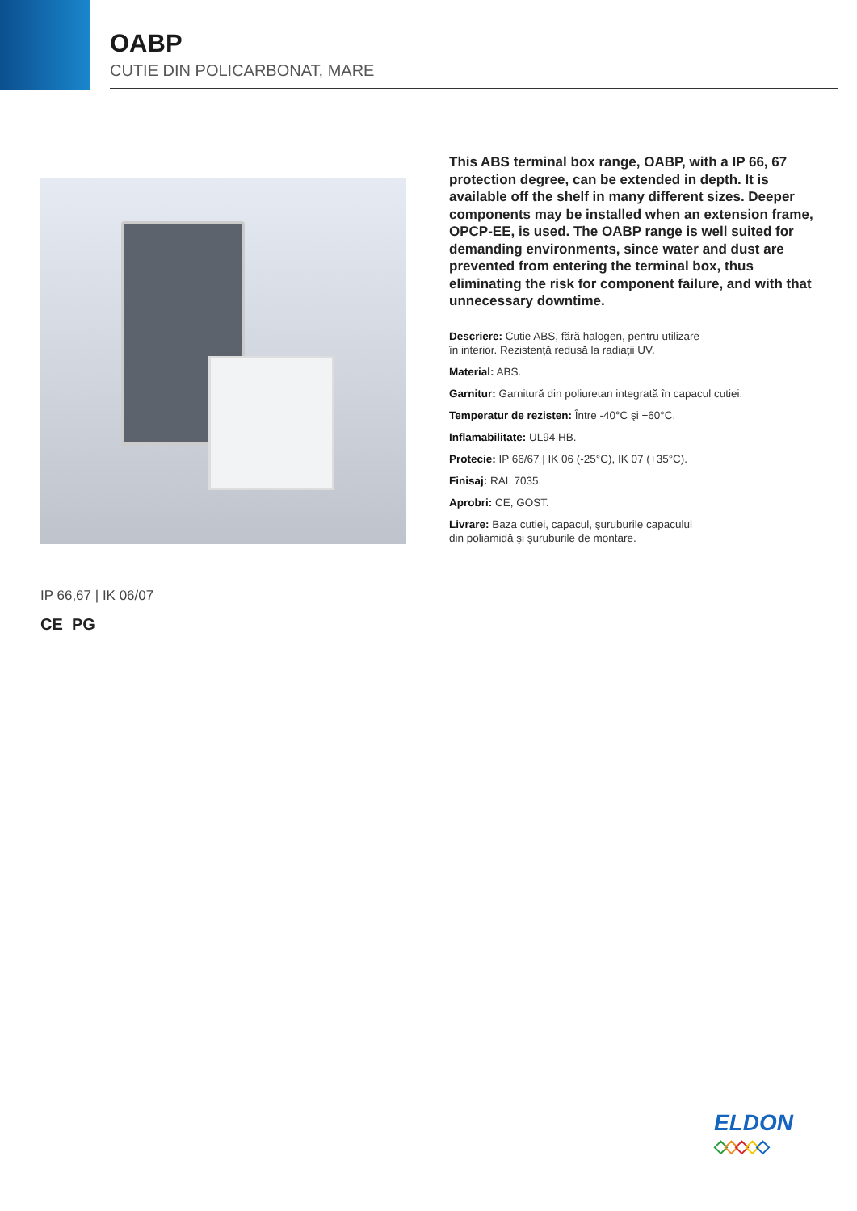OABP
CUTIE DIN POLICARBONAT, MARE
This ABS terminal box range, OABP, with a IP 66, 67 protection degree, can be extended in depth. It is available off the shelf in many different sizes. Deeper components may be installed when an extension frame, OPCP-EE, is used. The OABP range is well suited for demanding environments, since water and dust are prevented from entering the terminal box, thus eliminating the risk for component failure, and with that unnecessary downtime.
Descriere: Cutie ABS, fără halogen, pentru utilizare
în interior. Rezistență redusă la radiații UV.
Material: ABS.
Garnitur: Garnitură din poliuretan integrată în capacul cutiei.
Temperatur de rezisten: Între -40°C şi +60°C.
Inflamabilitate: UL94 HB.
Protecie: IP 66/67 | IK 06 (-25°C), IK 07 (+35°C).
Finisaj: RAL 7035.
Aprobri: CE, GOST.
Livrare: Baza cutiei, capacul, şuruburile capacului
din poliamidă şi şuruburile de montare.
IP 66,67 | IK 06/07
CE PG
ELDON
◇◇◇◇◇